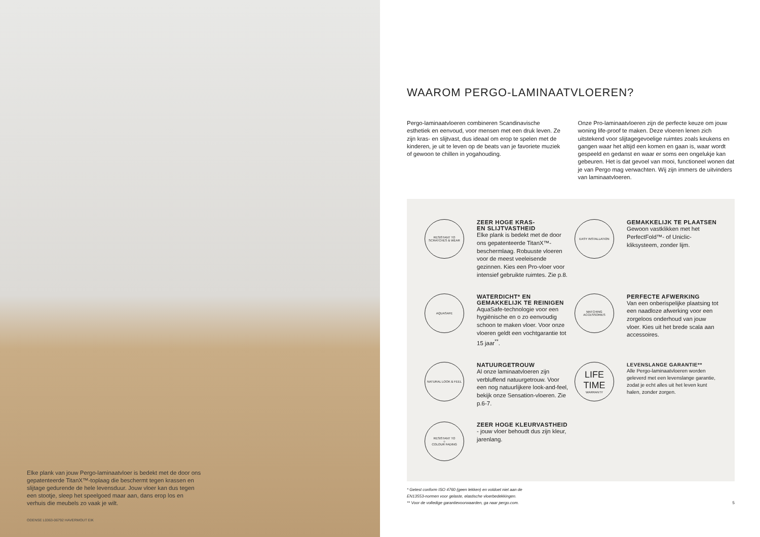Elke plank van jouw Pergo-laminaatvloer is bedekt met de door ons gepatenteerde TitanX™-toplaag die beschermt tegen krassen en slijtage gedurende de hele levensduur. Jouw vloer kan dus tegen een stootje, sleep het speelgoed maar aan, dans erop los en verhuis die meubels zo vaak je wilt.
ODENSE L0363-06792 HAVERMOUT EIK
WAAROM PERGO-LAMINAATVLOEREN?
Pergo-laminaatvloeren combineren Scandinavische esthetiek en eenvoud, voor mensen met een druk leven. Ze zijn kras- en slijtvast, dus ideaal om erop te spelen met de kinderen, je uit te leven op de beats van je favoriete muziek of gewoon te chillen in yogahouding.
Onze Pro-laminaatvloeren zijn de perfecte keuze om jouw woning life-proof te maken. Deze vloeren lenen zich uitstekend voor slijtagegevoelige ruimtes zoals keukens en gangen waar het altijd een komen en gaan is, waar wordt gespeeld en gedanst en waar er soms een ongelukje kan gebeuren. Het is dat gevoel van mooi, functioneel wonen dat je van Pergo mag verwachten. Wij zijn immers de uitvinders van laminaatvloeren.
RESISTANT TO
SCRATCHES & WEAR
ZEER HOGE KRAS-
EN SLIJTVASTHEID
Elke plank is bedekt met de door ons gepatenteerde TitanX™-beschermlaag. Robuuste vloeren voor de meest veeleisende gezinnen. Kies een Pro-vloer voor intensief gebruikte ruimtes. Zie p.8.
EASY INSTALLATION
GEMAKKELIJK TE PLAATSEN
Gewoon vastklikken met het PerfectFold™- of Uniclic-kliksysteem, zonder lijm.
AQUASAFE
WATERDICHT* EN
GEMAKKELIJK TE REINIGEN
AquaSafe-technologie voor een hygiënische en o zo eenvoudig schoon te maken vloer. Voor onze vloeren geldt een vochtgarantie tot 15 jaar<sup>**</sup>.
MATCHING
ACCESSORIES
PERFECTE AFWERKING
Van een onberispelijke plaatsing tot een naadloze afwerking voor een zorgeloos onderhoud van jouw vloer. Kies uit het brede scala aan accessoires.
NATURAL LOOK & FEEL
NATUURGETROUW
Al onze laminaatvloeren zijn verbluffend natuurgetrouw. Voor een nog natuurlijkere look-and-feel, bekijk onze Sensation-vloeren. Zie p.6-7.
LIFE
TIME
WARRANTY
LEVENSLANGE GARANTIE**
Alle Pergo-laminaatvloeren worden geleverd met een levenslange garantie, zodat je echt alles uit het leven kunt halen, zonder zorgen.
RESISTANT TO
☼
COLOUR FADING
ZEER HOGE KLEURVASTHEID
- jouw vloer behoudt dus zijn kleur, jarenlang.
* Getest conform ISO 4760 (geen lekken) en voldoet niet aan de
EN13553-normen voor gelaste, elastische vloerbedekkingen.
** Voor de volledige garantievoorwaarden, ga naar pergo.com.
5